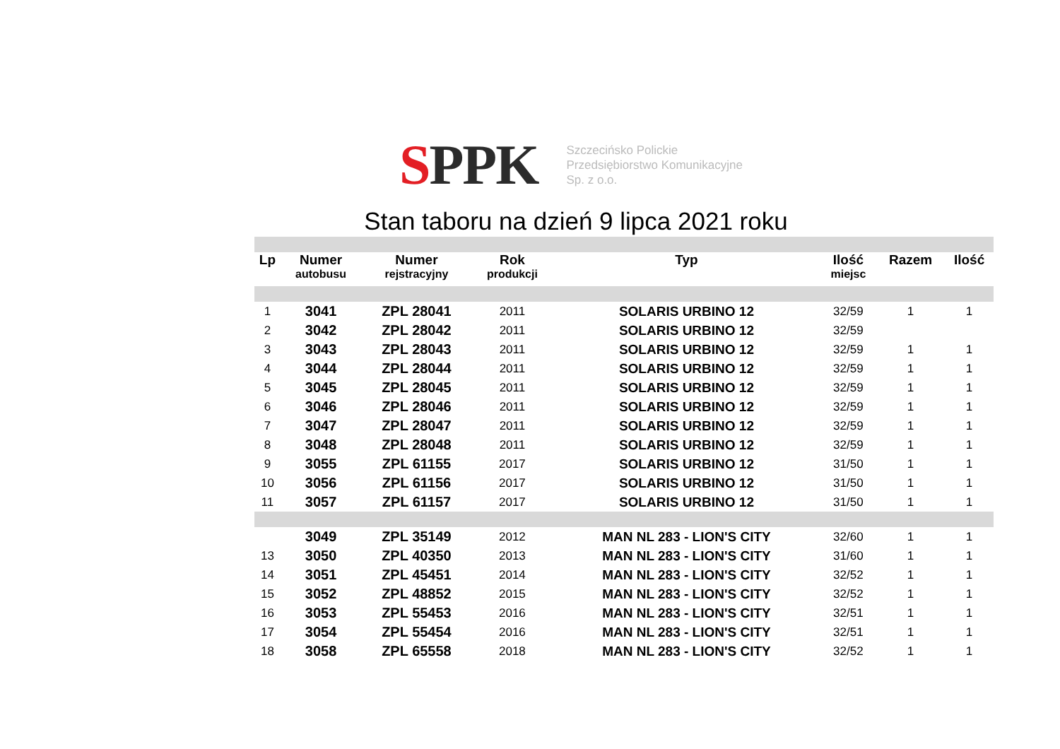SPPK
Szczecińsko Polickie
Przedsiębiorstwo Komunikacyjne
Sp. z o.o.
Stan taboru na dzień 9 lipca 2021 roku
| Lp | Numer autobusu | Numer rejstracyjny | Rok produkcji | Typ | Ilość miejsc | Razem | Ilość |
| --- | --- | --- | --- | --- | --- | --- | --- |
| 1 | 3041 | ZPL 28041 | 2011 | SOLARIS URBINO 12 | 32/59 | 1 | 1 |
| 2 | 3042 | ZPL 28042 | 2011 | SOLARIS URBINO 12 | 32/59 | | |
| 3 | 3043 | ZPL 28043 | 2011 | SOLARIS URBINO 12 | 32/59 | 1 | 1 |
| 4 | 3044 | ZPL 28044 | 2011 | SOLARIS URBINO 12 | 32/59 | 1 | 1 |
| 5 | 3045 | ZPL 28045 | 2011 | SOLARIS URBINO 12 | 32/59 | 1 | 1 |
| 6 | 3046 | ZPL 28046 | 2011 | SOLARIS URBINO 12 | 32/59 | 1 | 1 |
| 7 | 3047 | ZPL 28047 | 2011 | SOLARIS URBINO 12 | 32/59 | 1 | 1 |
| 8 | 3048 | ZPL 28048 | 2011 | SOLARIS URBINO 12 | 32/59 | 1 | 1 |
| 9 | 3055 | ZPL 61155 | 2017 | SOLARIS URBINO 12 | 31/50 | 1 | 1 |
| 10 | 3056 | ZPL 61156 | 2017 | SOLARIS URBINO 12 | 31/50 | 1 | 1 |
| 11 | 3057 | ZPL 61157 | 2017 | SOLARIS URBINO 12 | 31/50 | 1 | 1 |
| | 3049 | ZPL 35149 | 2012 | MAN NL 283 - LION'S CITY | 32/60 | 1 | 1 |
| 13 | 3050 | ZPL 40350 | 2013 | MAN NL 283 - LION'S CITY | 31/60 | 1 | 1 |
| 14 | 3051 | ZPL 45451 | 2014 | MAN NL 283 - LION'S CITY | 32/52 | 1 | 1 |
| 15 | 3052 | ZPL 48852 | 2015 | MAN NL 283 - LION'S CITY | 32/52 | 1 | 1 |
| 16 | 3053 | ZPL 55453 | 2016 | MAN NL 283 - LION'S CITY | 32/51 | 1 | 1 |
| 17 | 3054 | ZPL 55454 | 2016 | MAN NL 283 - LION'S CITY | 32/51 | 1 | 1 |
| 18 | 3058 | ZPL 65558 | 2018 | MAN NL 283 - LION'S CITY | 32/52 | 1 | 1 |